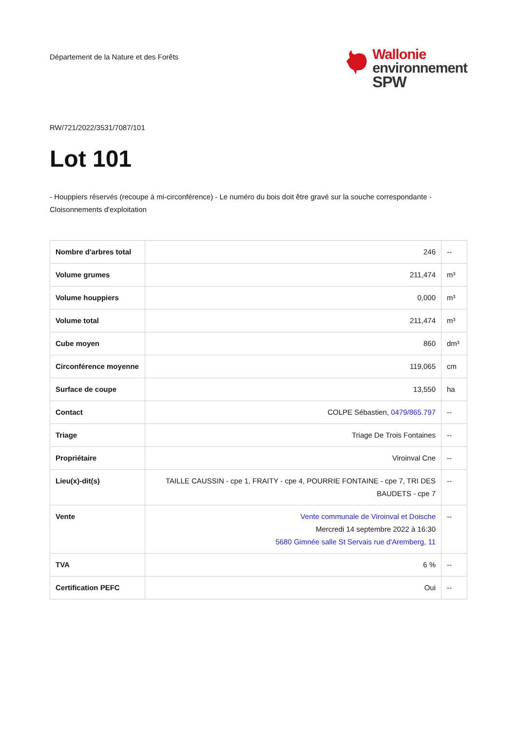Département de la Nature et des Forêts
Wallonie
environnement
SPW
RW/721/2022/3531/7087/101
Lot 101
- Houppiers réservés (recoupe à mi-circonférence) - Le numéro du bois doit être gravé sur la souche correspondante - Cloisonnements d'exploitation
| Nombre d'arbres total | 246 | -- |
| Volume grumes | 211,474 | m³ |
| Volume houppiers | 0,000 | m³ |
| Volume total | 211,474 | m³ |
| Cube moyen | 860 | dm³ |
| Circonférence moyenne | 119,065 | cm |
| Surface de coupe | 13,550 | ha |
| Contact | COLPE Sébastien, 0479/865.797 | -- |
| Triage | Triage De Trois Fontaines | -- |
| Propriétaire | Viroinval Cne | -- |
| Lieu(x)-dit(s) | TAILLE CAUSSIN - cpe 1, FRAITY - cpe 4, POURRIE FONTAINE - cpe 7, TRI DES BAUDETS - cpe 7 | -- |
| Vente | Vente communale de Viroinval et Doische Mercredi 14 septembre 2022 à 16:30 5680 Gimnée salle St Servais rue d'Aremberg, 11 | -- |
| TVA | 6 % | -- |
| Certification PEFC | Oui | -- |